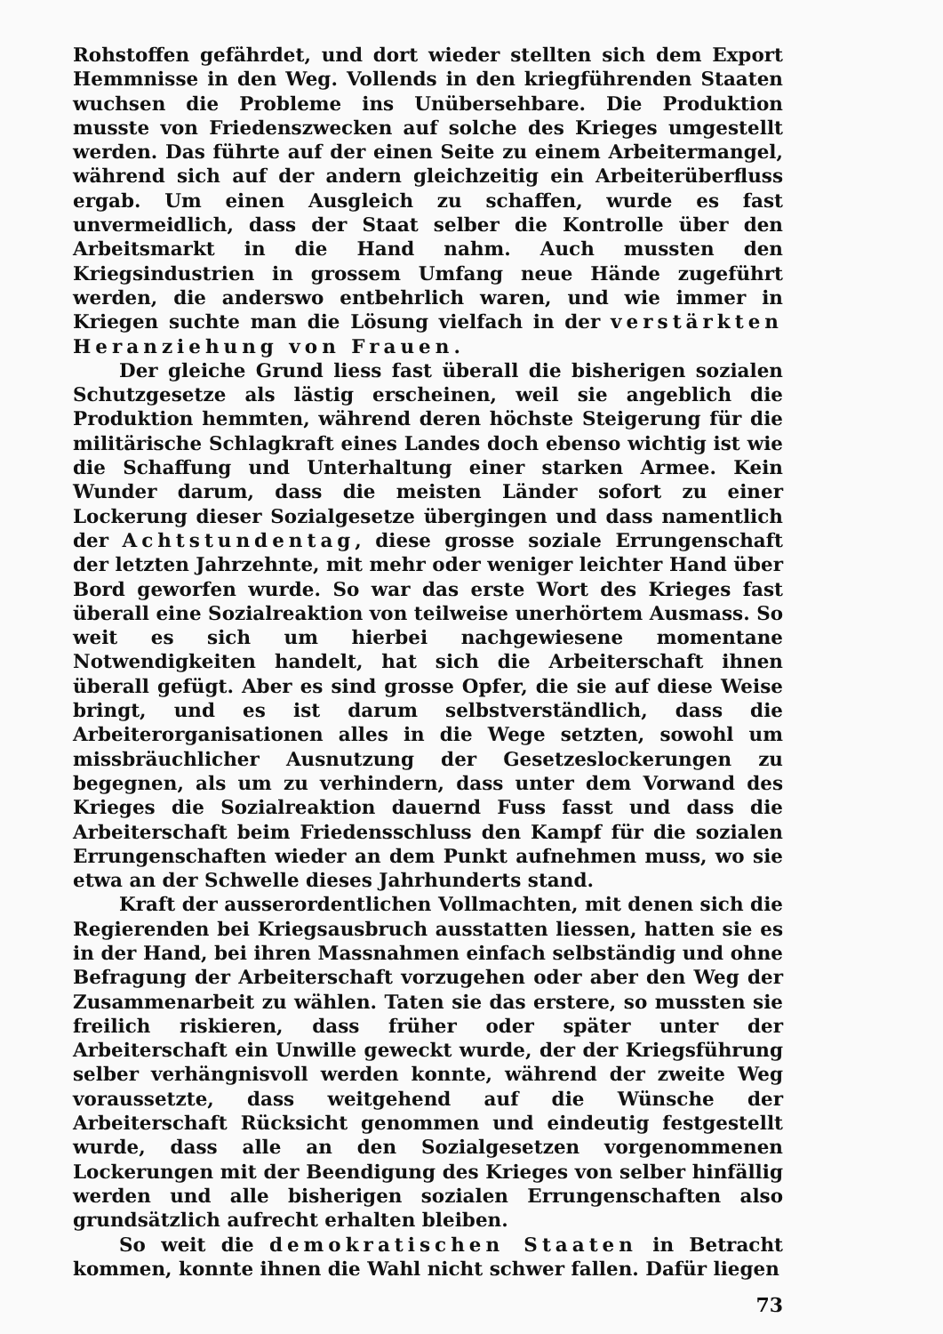Rohstoffen gefährdet, und dort wieder stellten sich dem Export Hemmnisse in den Weg. Vollends in den kriegführenden Staaten wuchsen die Probleme ins Unübersehbare. Die Produktion musste von Friedenszwecken auf solche des Krieges umgestellt werden. Das führte auf der einen Seite zu einem Arbeitermangel, während sich auf der andern gleichzeitig ein Arbeiterüberfluss ergab. Um einen Ausgleich zu schaffen, wurde es fast unvermeidlich, dass der Staat selber die Kontrolle über den Arbeitsmarkt in die Hand nahm. Auch mussten den Kriegsindustrien in grossem Umfang neue Hände zugeführt werden, die anderswo entbehrlich waren, und wie immer in Kriegen suchte man die Lösung vielfach in der verstärkten Heranziehung von Frauen.
Der gleiche Grund liess fast überall die bisherigen sozialen Schutzgesetze als lästig erscheinen, weil sie angeblich die Produktion hemmten, während deren höchste Steigerung für die militärische Schlagkraft eines Landes doch ebenso wichtig ist wie die Schaffung und Unterhaltung einer starken Armee. Kein Wunder darum, dass die meisten Länder sofort zu einer Lockerung dieser Sozialgesetze übergingen und dass namentlich der Achtstundentag, diese grosse soziale Errungenschaft der letzten Jahrzehnte, mit mehr oder weniger leichter Hand über Bord geworfen wurde. So war das erste Wort des Krieges fast überall eine Sozialreaktion von teilweise unerhörtem Ausmass. So weit es sich um hierbei nachgewiesene momentane Notwendigkeiten handelt, hat sich die Arbeiterschaft ihnen überall gefügt. Aber es sind grosse Opfer, die sie auf diese Weise bringt, und es ist darum selbstverständlich, dass die Arbeiterorganisationen alles in die Wege setzten, sowohl um missbräuchlicher Ausnutzung der Gesetzeslockerungen zu begegnen, als um zu verhindern, dass unter dem Vorwand des Krieges die Sozialreaktion dauernd Fuss fasst und dass die Arbeiterschaft beim Friedensschluss den Kampf für die sozialen Errungenschaften wieder an dem Punkt aufnehmen muss, wo sie etwa an der Schwelle dieses Jahrhunderts stand.
Kraft der ausserordentlichen Vollmachten, mit denen sich die Regierenden bei Kriegsausbruch ausstatten liessen, hatten sie es in der Hand, bei ihren Massnahmen einfach selbständig und ohne Befragung der Arbeiterschaft vorzugehen oder aber den Weg der Zusammenarbeit zu wählen. Taten sie das erstere, so mussten sie freilich riskieren, dass früher oder später unter der Arbeiterschaft ein Unwille geweckt wurde, der der Kriegsführung selber verhängnisvoll werden konnte, während der zweite Weg voraussetzte, dass weitgehend auf die Wünsche der Arbeiterschaft Rücksicht genommen und eindeutig festgestellt wurde, dass alle an den Sozialgesetzen vorgenommenen Lockerungen mit der Beendigung des Krieges von selber hinfällig werden und alle bisherigen sozialen Errungenschaften also grundsätzlich aufrecht erhalten bleiben.
So weit die demokratischen Staaten in Betracht kommen, konnte ihnen die Wahl nicht schwer fallen. Dafür liegen
73